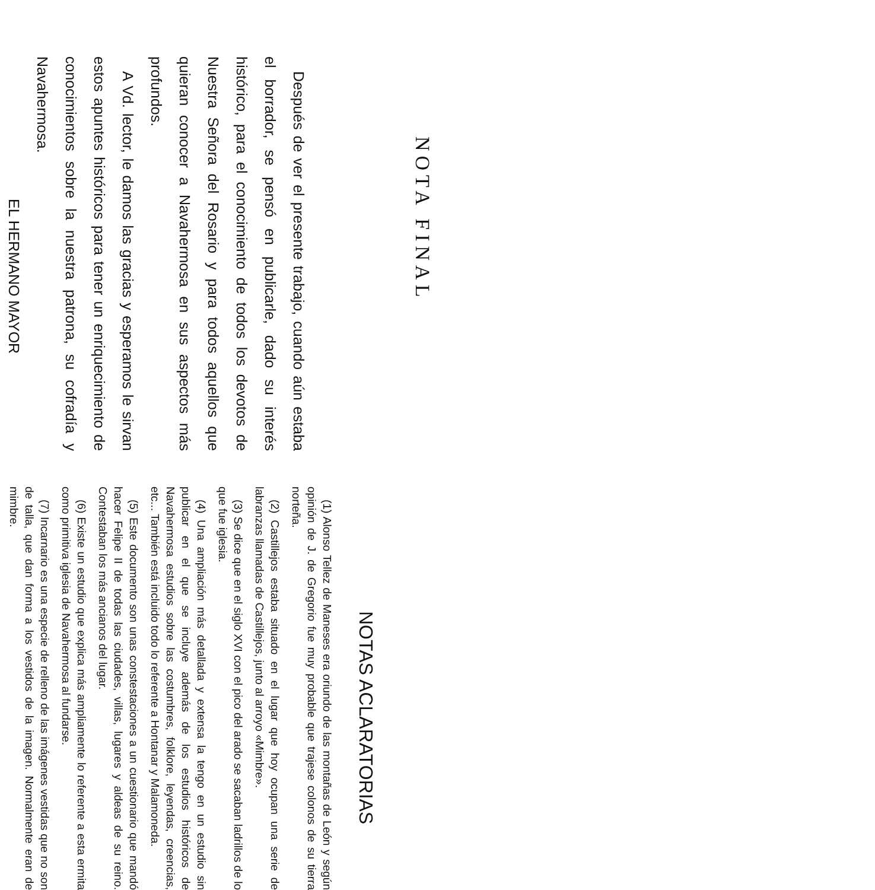NOTA FINAL
Después de ver el presente trabajo, cuando aún estaba el borrador, se pensó en publicarle, dado su interés histórico, para el conocimiento de todos los devotos de Nuestra Señora del Rosario y para todos aquellos que quieran conocer a Navahermosa en sus aspectos más profundos.
A Vd. lector, le damos las gracias y esperamos le sirvan estos apuntes históricos para tener un enriquecimiento de conocimientos sobre la nuestra patrona, su cofradía y Navahermosa.
EL HERMANO MAYOR
NOTAS ACLARATORIAS
(1) Alonso Tellez de Maneses era oriundo de las montañas de León y según opinión de J. de Gregorio fue muy probable que trajese colonos de su tierra norteña.
(2) Castillejos estaba situado en el lugar que hoy ocupan una serie de labranzas llamadas de Castillejos, junto al arroyo «Mimbre».
(3) Se dice que en el siglo XVI con el pico del arado se sacaban ladrillos de lo que fue iglesia.
(4) Una ampliación más detallada y extensa la tengo en un estudio sin publicar en el que se incluye además de los estudios históricos de Navahermosa estudios sobre las costumbres, folklore, leyendas, creencias, etc... También está incluido todo lo referente a Hontanar y Malamoneda.
(5) Este documento son unas constestaciones a un cuestionario que mandó hacer Felipe II de todas las ciudades, villas, lugares y aldeas de su reino. Contestaban los más ancianos del lugar.
(6) Existe un estudio que explica más ampliamente lo referente a esta ermita como primitiva iglesia de Navahermosa al fundarse.
(7) Incarnario es una especie de relleno de las imágenes vestidas que no son de talla, que dan forma a los vestidos de la imagen. Normalmente eran de mimbre.